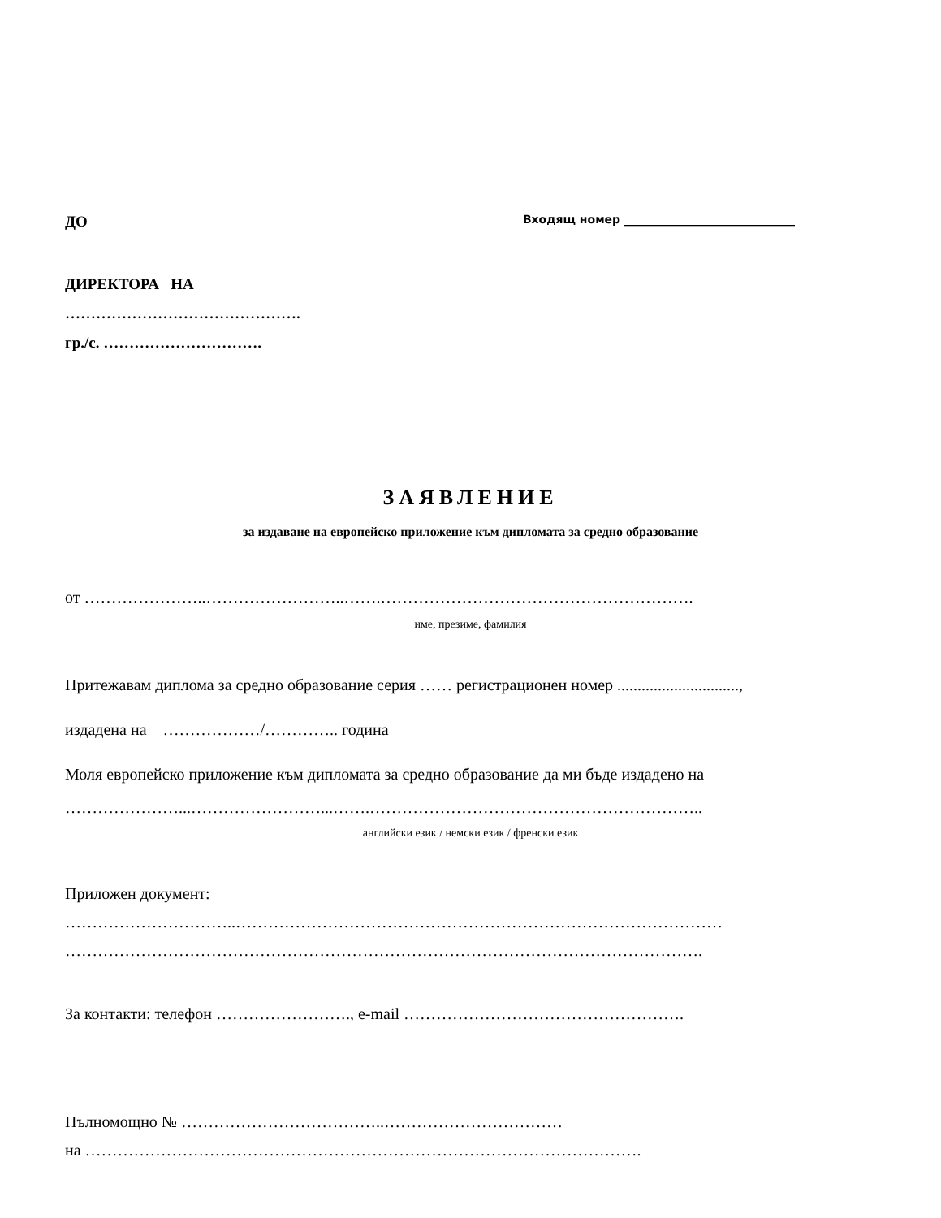ДО Входящ номер ______________________________
ДИРЕКТОРА НА
……………………………………….
гр./с. ………………………….
ЗАЯВЛЕНИЕ
за издаване на европейско приложение към дипломата за средно образование
от …………………..……………………..…….………………………………………………….
име, презиме, фамилия
Притежавам диплома за средно образование серия …… регистрационен номер ..............................,
издадена на ………………/………….. година
Моля европейско приложение към дипломата за средно образование да ми бъде издадено на
…………………...……………………...…….……………………………………………………..
английски език / немски език / френски език
Приложен документ:
…………………………..………………………………………………………………………………
……………………………………………………………………………………………………….
За контакти: телефон ……………………., e-mail …………………………………………….
Пълномощно № ………………………………..……………………………
на ………………………………………………………………………………………….